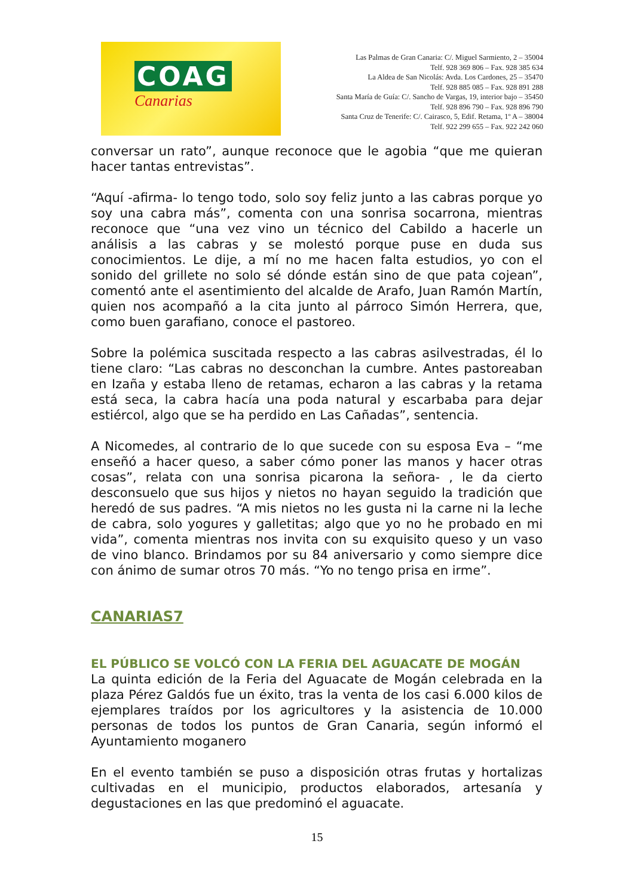COAG
Canarias
Las Palmas de Gran Canaria: C/. Miguel Sarmiento, 2 – 35004
Telf. 928 369 806 – Fax. 928 385 634
La Aldea de San Nicolás: Avda. Los Cardones, 25 – 35470
Telf. 928 885 085 – Fax. 928 891 288
Santa María de Guía: C/. Sancho de Vargas, 19, interior bajo – 35450
Telf. 928 896 790 – Fax. 928 896 790
Santa Cruz de Tenerife: C/. Cairasco, 5, Edif. Retama, 1º A – 38004
Telf. 922 299 655 – Fax. 922 242 060
conversar un rato”, aunque reconoce que le agobia “que me quieran hacer tantas entrevistas”.
“Aquí -afirma- lo tengo todo, solo soy feliz junto a las cabras porque yo soy una cabra más”, comenta con una sonrisa socarrona, mientras reconoce que “una vez vino un técnico del Cabildo a hacerle un análisis a las cabras y se molestó porque puse en duda sus conocimientos. Le dije, a mí no me hacen falta estudios, yo con el sonido del grillete no solo sé dónde están sino de que pata cojean”, comentó ante el asentimiento del alcalde de Arafo, Juan Ramón Martín, quien nos acompañó a la cita junto al párroco Simón Herrera, que, como buen garafiano, conoce el pastoreo.
Sobre la polémica suscitada respecto a las cabras asilvestradas, él lo tiene claro: “Las cabras no desconchan la cumbre. Antes pastoreaban en Izaña y estaba lleno de retamas, echaron a las cabras y la retama está seca, la cabra hacía una poda natural y escarbaba para dejar estiércol, algo que se ha perdido en Las Cañadas”, sentencia.
A Nicomedes, al contrario de lo que sucede con su esposa Eva – “me enseñó a hacer queso, a saber cómo poner las manos y hacer otras cosas”, relata con una sonrisa picarona la señora- , le da cierto desconsuelo que sus hijos y nietos no hayan seguido la tradición que heredó de sus padres. “A mis nietos no les gusta ni la carne ni la leche de cabra, solo yogures y galletitas; algo que yo no he probado en mi vida”, comenta mientras nos invita con su exquisito queso y un vaso de vino blanco. Brindamos por su 84 aniversario y como siempre dice con ánimo de sumar otros 70 más. “Yo no tengo prisa en irme”.
CANARIAS7
EL PÚBLICO SE VOLCÓ CON LA FERIA DEL AGUACATE DE MOGÁN
La quinta edición de la Feria del Aguacate de Mogán celebrada en la plaza Pérez Galdós fue un éxito, tras la venta de los casi 6.000 kilos de ejemplares traídos por los agricultores y la asistencia de 10.000 personas de todos los puntos de Gran Canaria, según informó el Ayuntamiento moganero
En el evento también se puso a disposición otras frutas y hortalizas cultivadas en el municipio, productos elaborados, artesanía y degustaciones en las que predominó el aguacate.
15